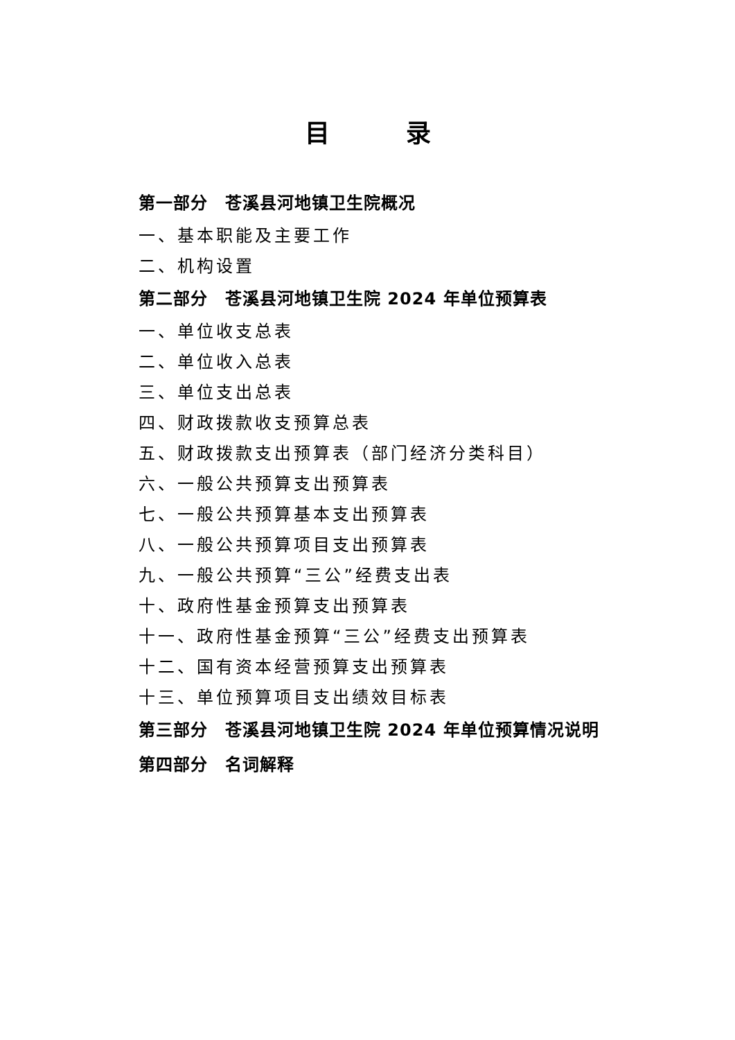目录
第一部分　苍溪县河地镇卫生院概况
一、基本职能及主要工作
二、机构设置
第二部分　苍溪县河地镇卫生院 2024 年单位预算表
一、单位收支总表
二、单位收入总表
三、单位支出总表
四、财政拨款收支预算总表
五、财政拨款支出预算表（部门经济分类科目）
六、一般公共预算支出预算表
七、一般公共预算基本支出预算表
八、一般公共预算项目支出预算表
九、一般公共预算“三公”经费支出表
十、政府性基金预算支出预算表
十一、政府性基金预算“三公”经费支出预算表
十二、国有资本经营预算支出预算表
十三、单位预算项目支出绩效目标表
第三部分　苍溪县河地镇卫生院 2024 年单位预算情况说明
第四部分　名词解释